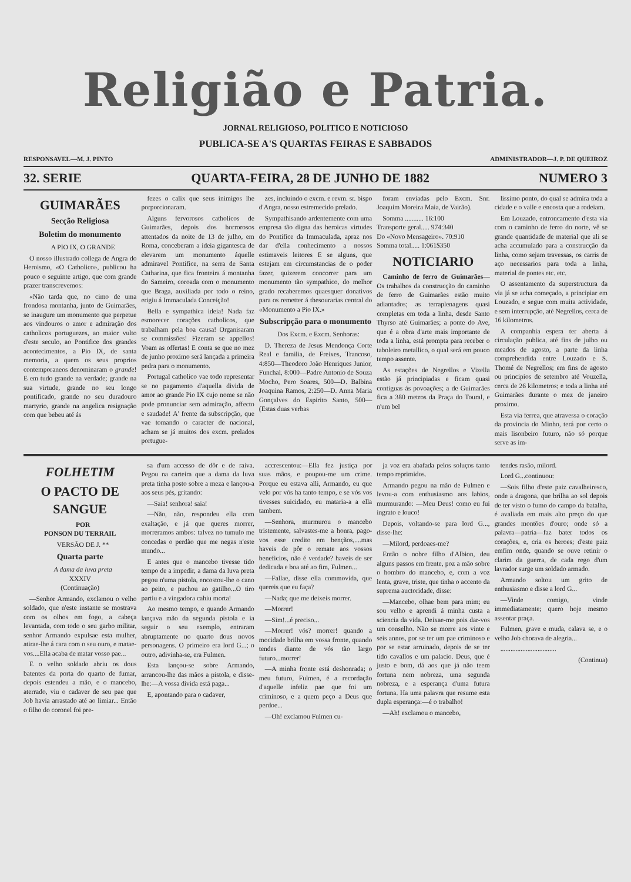Religião e Patria.
JORNAL RELIGIOSO, POLITICO E NOTICIOSO
PUBLICA-SE A'S QUARTAS FEIRAS E SABBADOS
RESPONSAVEL—M. J. PINTO ADMINISTRADOR—J. P. DE QUEIROZ
32. SERIE QUARTA-FEIRA, 28 DE JUNHO DE 1882 NUMERO 3
GUIMARÃES
Secção Religiosa
Boletim do monumento
A PIO IX, O GRANDE
O nosso illustrado collega de Angra do Heroismo, «O Catholico», publicou ha pouco o seguinte artigo, que com grande prazer transcrevemos:
«Não tarda que, no cimo de uma frondosa montanha, junto de Guimarães, se inaugure um monumento que perpetue aos vindouros o amor e admiração dos catholicos portuguezes, ao maior vulto d'este seculo, ao Pontifice dos grandes acontecimentos, a Pio IX, de santa memoria, a quem os seus proprios contemporaneos denominaram o grande! E em tudo grande na verdade; grande na sua virtude, grande no seu longo pontificado, grande no seu duradouro martyrio, grande na angelica resignação com que bebeu até ás
fezes o calix que seus inimigos lhe porporcionaram.
Alguns fervorosos catholicos de Guimarães, depois dos horrorosos attentados da noite de 13 de julho, em Roma, conceberam a ideia gigantesca de elevarem um monumento áquelle admiravel Pontifice, na serra de Santa Catharina, que fica fronteira á montanha do Sameiro, coroada com o monumento que Braga, auxiliada por todo o reino, erigiu á Immaculada Conceição!
Bella e sympathica ideia! Nada faz esmorecer corações catholicos, que trabalham pela boa causa! Organisaram se commissões! Fizeram se appellos! Voam as offertas! E conta se que no mez de junho proximo será lançada a primeira pedra para o monumento.
Portugal catholico vae todo representar se no pagamento d'aquella divida de amor ao grande Pio IX cujo nome se não pode pronunciar sem admiração, affecto e saudade! A' frente da subscripção, que vae tomando o caracter de nacional, acham se já muitos dos excm. prelados portugue-
zes, incluindo o excm. e revm. sr. bispo d'Angra, nosso estremecido prelado.
Sympathisando ardentemente com uma empresa tão digna das heroicas virtudes do Pontifice da Immaculada, apraz nos dar d'ella conhecimento a nossos estimaveis leitores E se alguns, que estejam em circumstancias de o poder fazer, quizerem concorrer para um monumento tão sympathico, do melhor grado recaberemos quaesquer donativos para os remetter á thesourarias central do «Monumento a Pio IX.»
Subscripção para o monumento
Dos Excm. e Excm. Senhoras:
D. Thereza de Jesus Mendonça Corte Real e familia, de Freixes, Trancoso, 4:850—Theodoro João Henriques Junior, Funchal, 8:000—Padre Antonio de Souza Mocho, Pero Soares, 500—D. Balbina Joaquina Ramos, 2:250—D. Anna Maria Gonçalves do Espirito Santo, 500—(Estas duas verbas
foram enviadas pelo Excm. Snr. Joaquim Moreira Maia, de Vairão).
Somma ........... 16:100
Transporte geral..... 974:340
Do «Novo Mensageiro». 70:910
Somma total..... 1:061$350
NOTICIARIO
Caminho de ferro de Guimarães—Os trabalhos da construcção do caminho de ferro de Guimarães estão muito adiantados; as terraplenagens quasi completas em toda a linha, desde Santo Thyrso até Guimarães; a ponte do Ave, que é a obra d'arte mais importante de toda a linha, está prompta para receber o taboleiro metallico, o qual será em pouco tempo assente.
As estações de Negrellos e Vizella estão já principiadas e ficam quasi contiguas ás povoações; a de Guimarães fica a 380 metros da Praça do Toural, e n'um bel
lissimo ponto, do qual se admira toda a cidade e o valle e encosta que a rodeiam.
Em Louzado, entroncamento d'esta via com o caminho de ferro do norte, vê se grande quantidade de material que ali se acha accumulado para a construcção da linha, como sejam travessas, os carris de aço necessarios para toda a linha, material de pontes etc. etc.
O assentamento da superstructura da via já se acha começado, a principiar em Louzado, e segue com muita actividade, e sem interrupção, até Negrellos, cerca de 16 kilometros.
A companhia espera ter aberta á circulação publica, até fins de julho ou meados de agosto, a parte da linha comprehendida entre Louzado e S. Thomé de Negrellos; em fins de agosto ou principios de setembro até Vouzella, cerca de 26 kilometros; e toda a linha até Guimarães durante o mez de janeiro proximo.
Esta via ferrea, que atravessa o coração da provincia do Minho, terá por certo o mais lisonbeiro futuro, não só porque serve as im-
FOLHETIM
O PACTO DE SANGUE
POR
PONSON DU TERRAIL
VERSÃO DE J. **
Quarta parte
A dama da luva preta
XXXIV
(Continuação)
—Senhor Armando, exclamou o velho soldado, que n'este instante se mostrava com os olhos em fogo, a cabeça levantada, com todo o seu garbo militar, senhor Armando expulsae esta mulher, atirae-lhe á cara com o seu ouro, e matae-vos....Ella acaba de matar vosso pae...
E o velho soldado abriu os dous batentes da porta do quarto de fumar, depois estendeu a mão, e o mancebo, aterrado, viu o cadaver de seu pae que Job havia arrastado até ao limiar... Então o filho do coronel foi pre-
sa d'um accesso de dôr e de raiva. Pegou na carteira que a dama da luva preta tinha posto sobre a meza e lançou-a aos seus pés, gritando:
—Saia! senhora! saia!
—Não, não, respondeu ella com exaltação, e já que queres morrer, morreramos ambos: talvez no tumulo me concedas o perdão que me negas n'este mundo...
E antes que o mancebo tivesse tido tempo de a impedir, a dama da luva preta pegou n'uma pistola, encostou-lhe o cano ao peito, e puchou ao gatilho...O tiro partiu e a vingadora cahiu morta!
Ao mesmo tempo, e quando Armando lançava mão da segunda pistola e ia seguir o seu exemplo, entraram abruptamente no quarto dous novos personagens. O primeiro era lord G...; o outro, adivinha-se, era Fulmen.
Esta lançou-se sobre Armando, arrancou-lhe das mãos a pistola, e disse-lhe:—A vossa divida está paga...
E, apontando para o cadaver,
accrescentou:—Ella fez justiça por suas mãos, e poupou-me um crime. Porque eu estava alli, Armando, eu que velo por vós ha tanto tempo, e se vós vos tivesses suicidado, eu mataria-a a ella tambem.
—Senhora, murmurou o mancebo tristemente, salvastes-me a honra, pago-vos esse credito em bençãos,....mas haveis de pôr o remate aos vossos beneficios, não é verdade? haveis de ser dedicada e boa até ao fim, Fulmen...
—Fallae, disse ella commovida, que quereis que eu faça?
—Nada; que me deixeis morrer.
—Morrer!
—Sim!...é preciso...
—Morrer! vós? morrer! quando a mocidade brilha em vossa fronte, quando tendes diante de vós tão largo futuro...morrer!
—A minha fronte está deshonrada; o meu futuro, Fulmen, é a recordação d'aquelle infeliz pae que foi um criminoso, e a quem peço a Deus que perdoe...
—Oh! exclamou Fulmen cu-
ja voz era abafada pelos soluços tanto tempo reprimidos.
Armando pegou na mão de Fulmen e levou-a com enthusiasmo aos labios, murmurando: —Meu Deus! como eu fui ingrato e louco!
Depois, voltando-se para lord G..., disse-lhe:
—Milord, perdoaes-me?
Então o nobre filho d'Albion, deu alguns passos em frente, poz a mão sobre o hombro do mancebo, e, com a voz lenta, grave, triste, que tinha o accento da suprema auctoridade, disse:
—Mancebo, olhae bem para mim; eu sou velho e aprendi á minha custa a sciencia da vida. Deixae-me pois dar-vos um conselho. Não se morre aos vinte e seis annos, por se ter um pae criminoso e por se estar arruinado, depois de se ter tido cavallos e um palacio. Deus, que é justo e bom, dá aos que já não teem fortuna nem nobreza, uma segunda nobreza, e a esperança d'uma futura fortuna. Ha uma palavra que resume esta dupla esperança:—é o trabalho!
—Ah! exclamou o mancebo,
tendes rasão, milord.
Lord G...continuou:
—Sois filho d'este paiz cavalheiresco, onde a dragona, que brilha ao sol depois de ter visto o fumo do campo da batalha, é avaliada em mais alto preço do que grandes montões d'ouro; onde só a palavra—patria—faz bater todos os corações, e, cria os heroes; d'este paiz emfim onde, quando se ouve retinir o clarim da guerra, de cada rego d'um lavrador surge um soldado armado.
Armando soltou um grito de enthusiasmo e disse a lord G...
—Vinde comigo, vinde immediatamente; quero hoje mesmo assentar praça.
Fulmen, grave e muda, calava se, e o velho Job chorava de alegria...
.................................
(Continua)